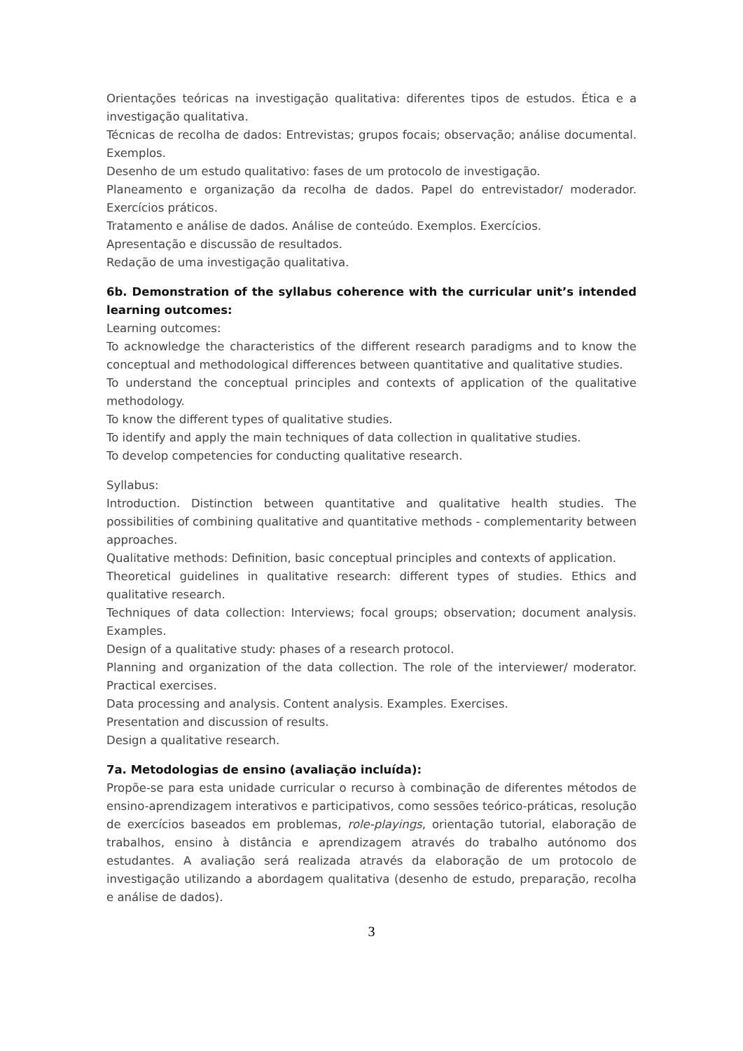Orientações teóricas na investigação qualitativa: diferentes tipos de estudos. Ética e a investigação qualitativa.
Técnicas de recolha de dados: Entrevistas; grupos focais; observação; análise documental. Exemplos.
Desenho de um estudo qualitativo: fases de um protocolo de investigação.
Planeamento e organização da recolha de dados. Papel do entrevistador/ moderador. Exercícios práticos.
Tratamento e análise de dados. Análise de conteúdo. Exemplos. Exercícios.
Apresentação e discussão de resultados.
Redação de uma investigação qualitativa.
6b. Demonstration of the syllabus coherence with the curricular unit’s intended learning outcomes:
Learning outcomes:
To acknowledge the characteristics of the different research paradigms and to know the conceptual and methodological differences between quantitative and qualitative studies.
To understand the conceptual principles and contexts of application of the qualitative methodology.
To know the different types of qualitative studies.
To identify and apply the main techniques of data collection in qualitative studies.
To develop competencies for conducting qualitative research.
Syllabus:
Introduction. Distinction between quantitative and qualitative health studies. The possibilities of combining qualitative and quantitative methods - complementarity between approaches.
Qualitative methods: Definition, basic conceptual principles and contexts of application.
Theoretical guidelines in qualitative research: different types of studies. Ethics and qualitative research.
Techniques of data collection: Interviews; focal groups; observation; document analysis. Examples.
Design of a qualitative study: phases of a research protocol.
Planning and organization of the data collection. The role of the interviewer/ moderator. Practical exercises.
Data processing and analysis. Content analysis. Examples. Exercises.
Presentation and discussion of results.
Design a qualitative research.
7a. Metodologias de ensino (avaliação incluída):
Propõe-se para esta unidade curricular o recurso à combinação de diferentes métodos de ensino-aprendizagem interativos e participativos, como sessões teórico-práticas, resolução de exercícios baseados em problemas, role-playings, orientação tutorial, elaboração de trabalhos, ensino à distância e aprendizagem através do trabalho autónomo dos estudantes. A avaliação será realizada através da elaboração de um protocolo de investigação utilizando a abordagem qualitativa (desenho de estudo, preparação, recolha e análise de dados).
3